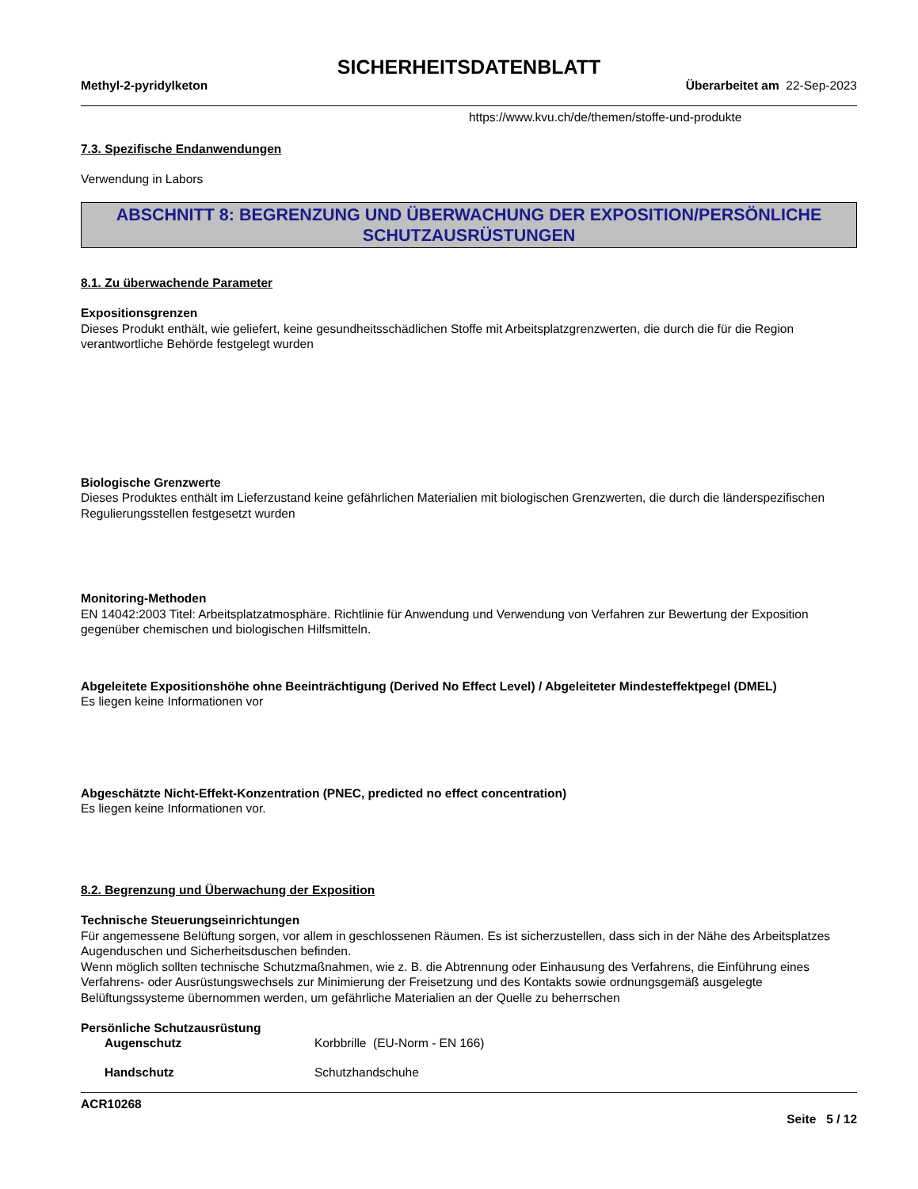SICHERHEITSDATENBLATT
Methyl-2-pyridylketon Überarbeitet am 22-Sep-2023
https://www.kvu.ch/de/themen/stoffe-und-produkte
7.3. Spezifische Endanwendungen
Verwendung in Labors
ABSCHNITT 8: BEGRENZUNG UND ÜBERWACHUNG DER EXPOSITION/PERSÖNLICHE SCHUTZAUSRÜSTUNGEN
8.1. Zu überwachende Parameter
Expositionsgrenzen
Dieses Produkt enthält, wie geliefert, keine gesundheitsschädlichen Stoffe mit Arbeitsplatzgrenzwerten, die durch die für die Region verantwortliche Behörde festgelegt wurden
Biologische Grenzwerte
Dieses Produktes enthält im Lieferzustand keine gefährlichen Materialien mit biologischen Grenzwerten, die durch die länderspezifischen Regulierungsstellen festgesetzt wurden
Monitoring-Methoden
EN 14042:2003 Titel: Arbeitsplatzatmosphäre. Richtlinie für Anwendung und Verwendung von Verfahren zur Bewertung der Exposition gegenüber chemischen und biologischen Hilfsmitteln.
Abgeleitete Expositionshöhe ohne Beeinträchtigung (Derived No Effect Level) / Abgeleiteter Mindesteffektpegel (DMEL)
Es liegen keine Informationen vor
Abgeschätzte Nicht-Effekt-Konzentration (PNEC, predicted no effect concentration)
Es liegen keine Informationen vor.
8.2. Begrenzung und Überwachung der Exposition
Technische Steuerungseinrichtungen
Für angemessene Belüftung sorgen, vor allem in geschlossenen Räumen. Es ist sicherzustellen, dass sich in der Nähe des Arbeitsplatzes Augenduschen und Sicherheitsduschen befinden.
Wenn möglich sollten technische Schutzmaßnahmen, wie z. B. die Abtrennung oder Einhausung des Verfahrens, die Einführung eines Verfahrens- oder Ausrüstungswechsels zur Minimierung der Freisetzung und des Kontakts sowie ordnungsgemäß ausgelegte Belüftungssysteme übernommen werden, um gefährliche Materialien an der Quelle zu beherrschen
Persönliche Schutzausrüstung
Augenschutz Korbbrille (EU-Norm - EN 166)
Handschutz Schutzhandschuhe
ACR10268
Seite 5 / 12